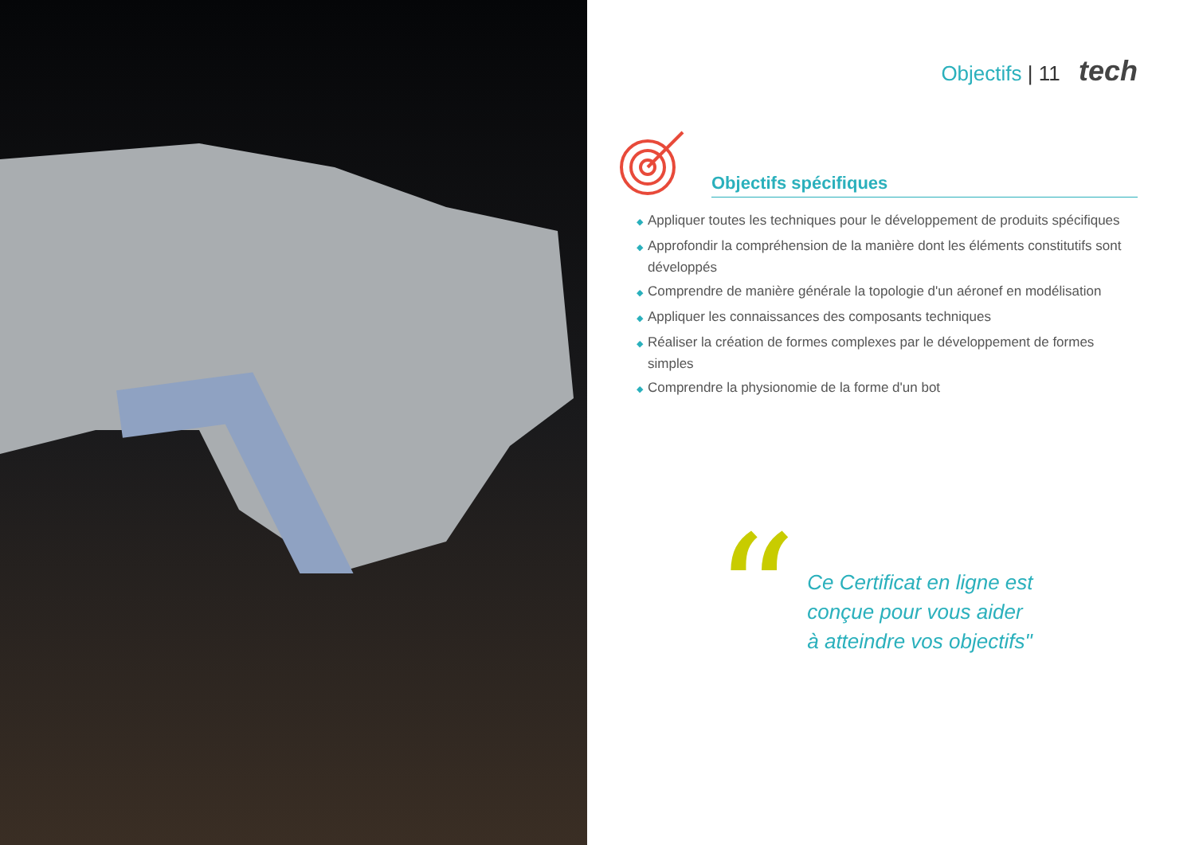Objectifs | 11 tech
Objectifs spécifiques
◆ Appliquer toutes les techniques pour le développement de produits spécifiques
◆ Approfondir la compréhension de la manière dont les éléments constitutifs sont développés
◆ Comprendre de manière générale la topologie d'un aéronef en modélisation
◆ Appliquer les connaissances des composants techniques
◆ Réaliser la création de formes complexes par le développement de formes simples
◆ Comprendre la physionomie de la forme d'un bot
“
Ce Certificat en ligne est conçue pour vous aider à atteindre vos objectifs"